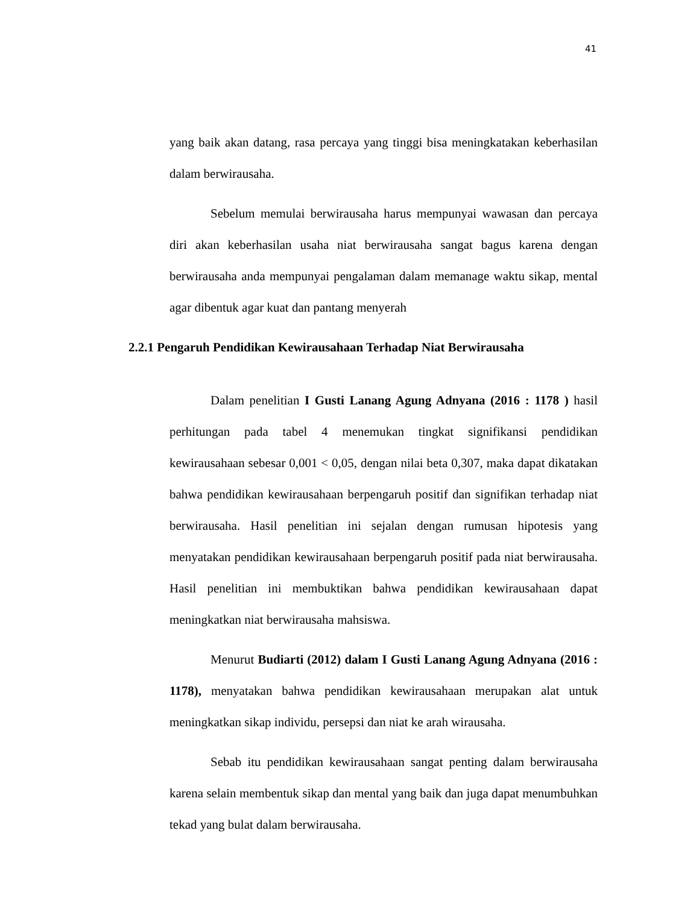41
yang baik akan datang, rasa percaya yang tinggi bisa meningkatakan keberhasilan dalam berwirausaha.
Sebelum memulai berwirausaha harus mempunyai wawasan dan percaya diri akan keberhasilan usaha niat berwirausaha sangat bagus karena dengan berwirausaha anda mempunyai pengalaman dalam memanage waktu sikap, mental agar dibentuk agar kuat dan pantang menyerah
2.2.1 Pengaruh Pendidikan Kewirausahaan Terhadap Niat Berwirausaha
Dalam penelitian I Gusti Lanang Agung Adnyana (2016 : 1178 ) hasil perhitungan pada tabel 4 menemukan tingkat signifikansi pendidikan kewirausahaan sebesar 0,001 < 0,05, dengan nilai beta 0,307, maka dapat dikatakan bahwa pendidikan kewirausahaan berpengaruh positif dan signifikan terhadap niat berwirausaha. Hasil penelitian ini sejalan dengan rumusan hipotesis yang menyatakan pendidikan kewirausahaan berpengaruh positif pada niat berwirausaha. Hasil penelitian ini membuktikan bahwa pendidikan kewirausahaan dapat meningkatkan niat berwirausaha mahsiswa.
Menurut Budiarti (2012) dalam I Gusti Lanang Agung Adnyana (2016 : 1178), menyatakan bahwa pendidikan kewirausahaan merupakan alat untuk meningkatkan sikap individu, persepsi dan niat ke arah wirausaha.
Sebab itu pendidikan kewirausahaan sangat penting dalam berwirausaha karena selain membentuk sikap dan mental yang baik dan juga dapat menumbuhkan tekad yang bulat dalam berwirausaha.